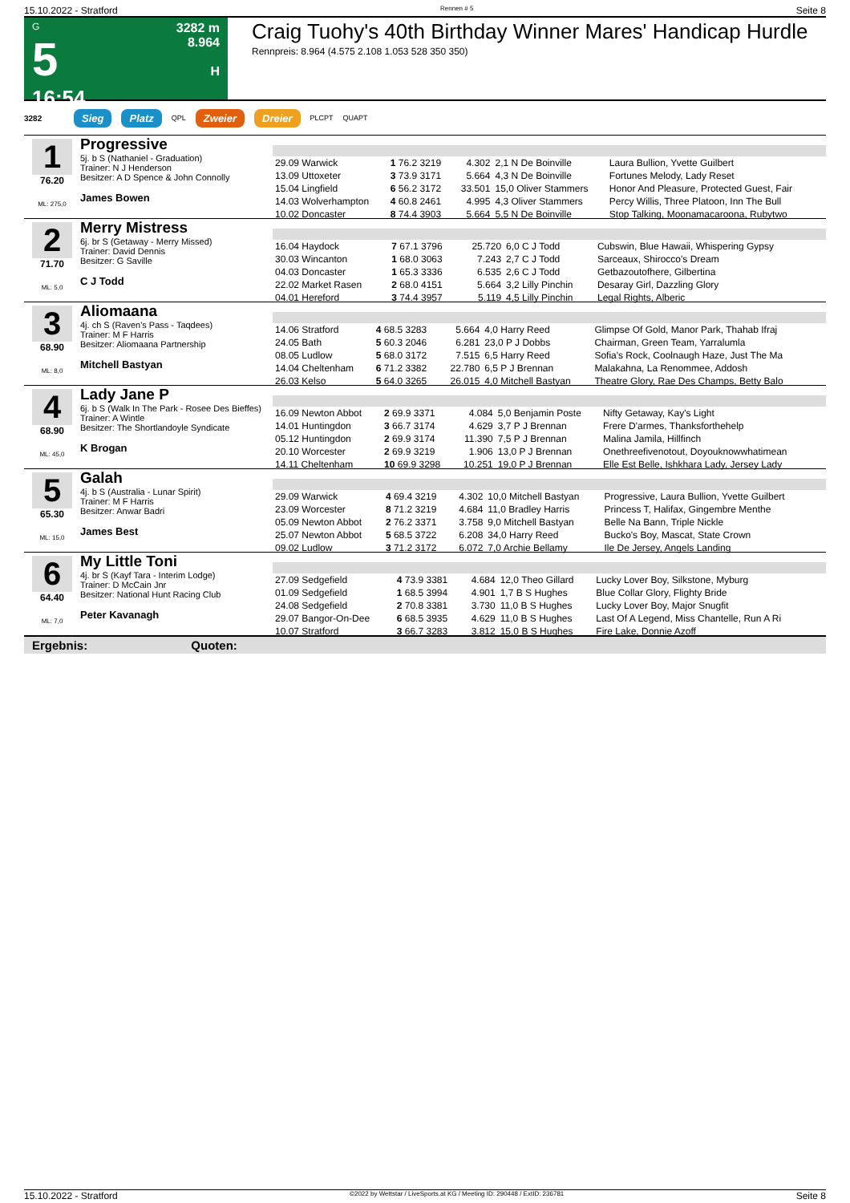15.10.2022 - Stratford Rennen # 5 Seite 8
G
5
16:54
3282 m
8.964
H
Craig Tuohy's 40th Birthday Winner Mares' Handicap Hurdle
Rennpreis: 8.964 (4.575 2.108 1.053 528 350 350)
3282 Sieg Platz QPL Zweier Dreier PLCPT QUAPT
1
76.20
ML: 275,0
Progressive
5j. b S (Nathaniel - Graduation)
Trainer: N J Henderson
Besitzer: A D Spence & John Connolly
James Bowen
| 29.09 Warwick | 1 76.2 3219 | 4.302 | 2,1 N De Boinville | Laura Bullion, Yvette Guilbert |
| 13.09 Uttoxeter | 3 73.9 3171 | 5.664 | 4,3 N De Boinville | Fortunes Melody, Lady Reset |
| 15.04 Lingfield | 6 56.2 3172 | 33.501 | 15,0 Oliver Stammers | Honor And Pleasure, Protected Guest, Fair |
| 14.03 Wolverhampton | 4 60.8 2461 | 4.995 | 4,3 Oliver Stammers | Percy Willis, Three Platoon, Inn The Bull |
| 10.02 Doncaster | 8 74.4 3903 | 5.664 | 5,5 N De Boinville | Stop Talking, Moonamacaroona, Rubytwo |
2
71.70
ML: 5,0
Merry Mistress
6j. br S (Getaway - Merry Missed)
Trainer: David Dennis
Besitzer: G Saville
C J Todd
| 16.04 Haydock | 7 67.1 3796 | 25.720 | 6,0 C J Todd | Cubswin, Blue Hawaii, Whispering Gypsy |
| 30.03 Wincanton | 1 68.0 3063 | 7.243 | 2,7 C J Todd | Sarceaux, Shirocco's Dream |
| 04.03 Doncaster | 1 65.3 3336 | 6.535 | 2,6 C J Todd | Getbazoutofhere, Gilbertina |
| 22.02 Market Rasen | 2 68.0 4151 | 5.664 | 3,2 Lilly Pinchin | Desaray Girl, Dazzling Glory |
| 04.01 Hereford | 3 74.4 3957 | 5.119 | 4,5 Lilly Pinchin | Legal Rights, Alberic |
3
68.90
ML: 8,0
Aliomaana
4j. ch S (Raven's Pass - Taqdees)
Trainer: M F Harris
Besitzer: Aliomaana Partnership
Mitchell Bastyan
| 14.06 Stratford | 4 68.5 3283 | 5.664 | 4,0 Harry Reed | Glimpse Of Gold, Manor Park, Thahab Ifraj |
| 24.05 Bath | 5 60.3 2046 | 6.281 | 23,0 P J Dobbs | Chairman, Green Team, Yarralumla |
| 08.05 Ludlow | 5 68.0 3172 | 7.515 | 6,5 Harry Reed | Sofia's Rock, Coolnaugh Haze, Just The Ma |
| 14.04 Cheltenham | 6 71.2 3382 | 22.780 | 6,5 P J Brennan | Malakahna, La Renommee, Addosh |
| 26.03 Kelso | 5 64.0 3265 | 26.015 | 4,0 Mitchell Bastyan | Theatre Glory, Rae Des Champs, Betty Balo |
4
68.90
ML: 45,0
Lady Jane P
6j. b S (Walk In The Park - Rosee Des Bieffes)
Trainer: A Wintle
Besitzer: The Shortlandoyle Syndicate
K Brogan
| 16.09 Newton Abbot | 2 69.9 3371 | 4.084 | 5,0 Benjamin Poste | Nifty Getaway, Kay's Light |
| 14.01 Huntingdon | 3 66.7 3174 | 4.629 | 3,7 P J Brennan | Frere D'armes, Thanksforthehelp |
| 05.12 Huntingdon | 2 69.9 3174 | 11.390 | 7,5 P J Brennan | Malina Jamila, Hillfinch |
| 20.10 Worcester | 2 69.9 3219 | 1.906 | 13,0 P J Brennan | Onethreefivenotout, Doyouknowwhatimean |
| 14.11 Cheltenham | 10 69.9 3298 | 10.251 | 19,0 P J Brennan | Elle Est Belle, Ishkhara Lady, Jersey Lady |
5
65.30
ML: 15,0
Galah
4j. b S (Australia - Lunar Spirit)
Trainer: M F Harris
Besitzer: Anwar Badri
James Best
| 29.09 Warwick | 4 69.4 3219 | 4.302 | 10,0 Mitchell Bastyan | Progressive, Laura Bullion, Yvette Guilbert |
| 23.09 Worcester | 8 71.2 3219 | 4.684 | 11,0 Bradley Harris | Princess T, Halifax, Gingembre Menthe |
| 05.09 Newton Abbot | 2 76.2 3371 | 3.758 | 9,0 Mitchell Bastyan | Belle Na Bann, Triple Nickle |
| 25.07 Newton Abbot | 5 68.5 3722 | 6.208 | 34,0 Harry Reed | Bucko's Boy, Mascat, State Crown |
| 09.02 Ludlow | 3 71.2 3172 | 6.072 | 7,0 Archie Bellamy | Ile De Jersey, Angels Landing |
6
64.40
ML: 7,0
My Little Toni
4j. br S (Kayf Tara - Interim Lodge)
Trainer: D McCain Jnr
Besitzer: National Hunt Racing Club
Peter Kavanagh
| 27.09 Sedgefield | 4 73.9 3381 | 4.684 | 12,0 Theo Gillard | Lucky Lover Boy, Silkstone, Myburg |
| 01.09 Sedgefield | 1 68.5 3994 | 4.901 | 1,7 B S Hughes | Blue Collar Glory, Flighty Bride |
| 24.08 Sedgefield | 2 70.8 3381 | 3.730 | 11,0 B S Hughes | Lucky Lover Boy, Major Snugfit |
| 29.07 Bangor-On-Dee | 6 68.5 3935 | 4.629 | 11,0 B S Hughes | Last Of A Legend, Miss Chantelle, Run A Ri |
| 10.07 Stratford | 3 66.7 3283 | 3.812 | 15,0 B S Hughes | Fire Lake, Donnie Azoff |
Ergebnis: Quoten:
15.10.2022 - Stratford ©2022 by Wettstar / LiveSports.at KG / Meeting ID: 290448 / ExtID: 236781 Seite 8